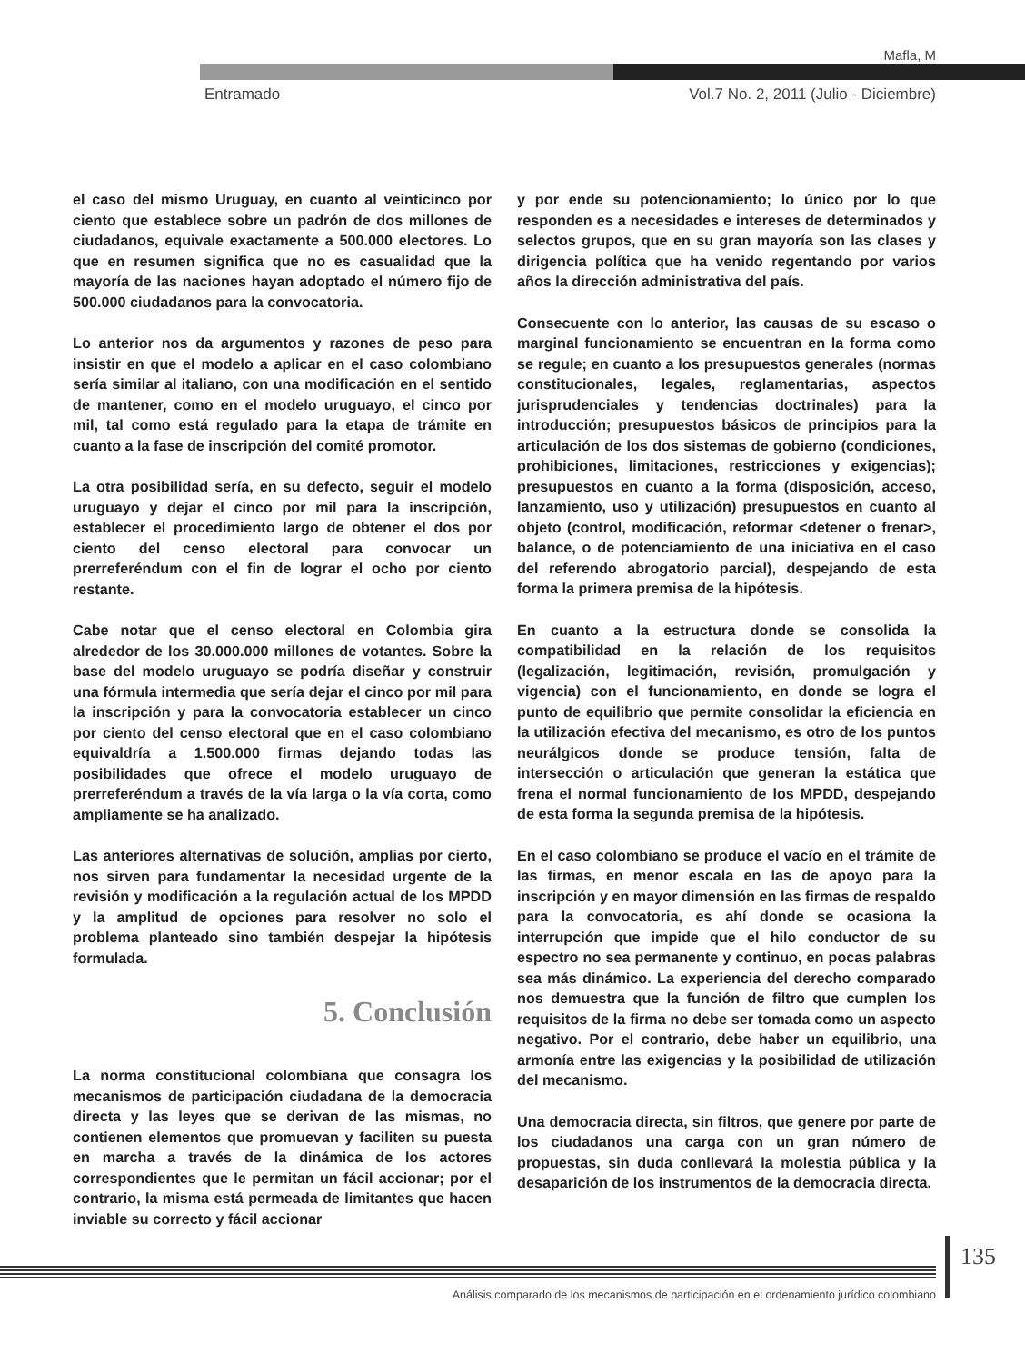Mafla, M
Entramado Vol.7 No. 2, 2011 (Julio - Diciembre)
el caso del mismo Uruguay, en cuanto al veinticinco por ciento que establece sobre un padrón de dos millones de ciudadanos, equivale exactamente a 500.000 electores. Lo que en resumen significa que no es casualidad que la mayoría de las naciones hayan adoptado el número fijo de 500.000 ciudadanos para la convocatoria.
Lo anterior nos da argumentos y razones de peso para insistir en que el modelo a aplicar en el caso colombiano sería similar al italiano, con una modificación en el sentido de mantener, como en el modelo uruguayo, el cinco por mil, tal como está regulado para la etapa de trámite en cuanto a la fase de inscripción del comité promotor.
La otra posibilidad sería, en su defecto, seguir el modelo uruguayo y dejar el cinco por mil para la inscripción, establecer el procedimiento largo de obtener el dos por ciento del censo electoral para convocar un prerreferéndum con el fin de lograr el ocho por ciento restante.
Cabe notar que el censo electoral en Colombia gira alrededor de los 30.000.000 millones de votantes. Sobre la base del modelo uruguayo se podría diseñar y construir una fórmula intermedia que sería dejar el cinco por mil para la inscripción y para la convocatoria establecer un cinco por ciento del censo electoral que en el caso colombiano equivaldría a 1.500.000 firmas dejando todas las posibilidades que ofrece el modelo uruguayo de prerreferéndum a través de la vía larga o la vía corta, como ampliamente se ha analizado.
Las anteriores alternativas de solución, amplias por cierto, nos sirven para fundamentar la necesidad urgente de la revisión y modificación a la regulación actual de los MPDD y la amplitud de opciones para resolver no solo el problema planteado sino también despejar la hipótesis formulada.
5. Conclusión
La norma constitucional colombiana que consagra los mecanismos de participación ciudadana de la democracia directa y las leyes que se derivan de las mismas, no contienen elementos que promuevan y faciliten su puesta en marcha a través de la dinámica de los actores correspondientes que le permitan un fácil accionar; por el contrario, la misma está permeada de limitantes que hacen inviable su correcto y fácil accionar
y por ende su potencionamiento; lo único por lo que responden es a necesidades e intereses de determinados y selectos grupos, que en su gran mayoría son las clases y dirigencia política que ha venido regentando por varios años la dirección administrativa del país.
Consecuente con lo anterior, las causas de su escaso o marginal funcionamiento se encuentran en la forma como se regule; en cuanto a los presupuestos generales (normas constitucionales, legales, reglamentarias, aspectos jurisprudenciales y tendencias doctrinales) para la introducción; presupuestos básicos de principios para la articulación de los dos sistemas de gobierno (condiciones, prohibiciones, limitaciones, restricciones y exigencias); presupuestos en cuanto a la forma (disposición, acceso, lanzamiento, uso y utilización) presupuestos en cuanto al objeto (control, modificación, reformar <detener o frenar>, balance, o de potenciamiento de una iniciativa en el caso del referendo abrogatorio parcial), despejando de esta forma la primera premisa de la hipótesis.
En cuanto a la estructura donde se consolida la compatibilidad en la relación de los requisitos (legalización, legitimación, revisión, promulgación y vigencia) con el funcionamiento, en donde se logra el punto de equilibrio que permite consolidar la eficiencia en la utilización efectiva del mecanismo, es otro de los puntos neurálgicos donde se produce tensión, falta de intersección o articulación que generan la estática que frena el normal funcionamiento de los MPDD, despejando de esta forma la segunda premisa de la hipótesis.
En el caso colombiano se produce el vacío en el trámite de las firmas, en menor escala en las de apoyo para la inscripción y en mayor dimensión en las firmas de respaldo para la convocatoria, es ahí donde se ocasiona la interrupción que impide que el hilo conductor de su espectro no sea permanente y continuo, en pocas palabras sea más dinámico. La experiencia del derecho comparado nos demuestra que la función de filtro que cumplen los requisitos de la firma no debe ser tomada como un aspecto negativo. Por el contrario, debe haber un equilibrio, una armonía entre las exigencias y la posibilidad de utilización del mecanismo.
Una democracia directa, sin filtros, que genere por parte de los ciudadanos una carga con un gran número de propuestas, sin duda conllevará la molestia pública y la desaparición de los instrumentos de la democracia directa.
135
Análisis comparado de los mecanismos de participación en el ordenamiento jurídico colombiano